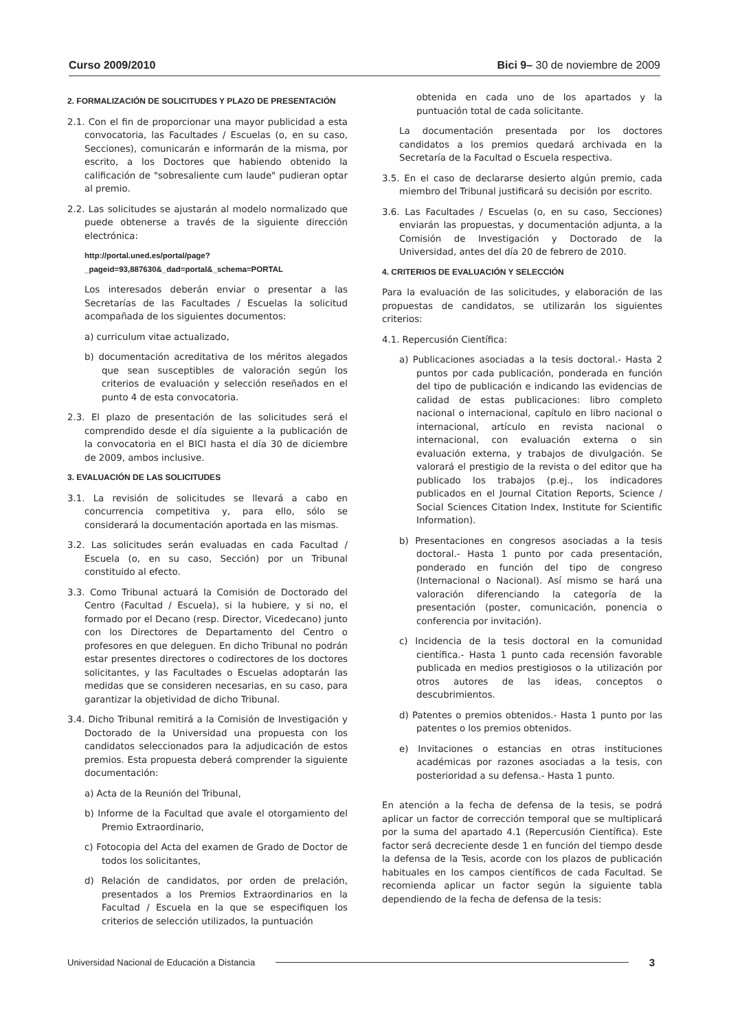Curso 2009/2010 Bici 9– 30 de noviembre de 2009
2. FORMALIZACIÓN DE SOLICITUDES Y PLAZO DE PRESENTACIÓN
2.1. Con el fin de proporcionar una mayor publicidad a esta convocatoria, las Facultades / Escuelas (o, en su caso, Secciones), comunicarán e informarán de la misma, por escrito, a los Doctores que habiendo obtenido la calificación de "sobresaliente cum laude" pudieran optar al premio.
2.2. Las solicitudes se ajustarán al modelo normalizado que puede obtenerse a través de la siguiente dirección electrónica:
http://portal.uned.es/portal/page?_pageid=93,887630&_dad=portal&_schema=PORTAL
Los interesados deberán enviar o presentar a las Secretarías de las Facultades / Escuelas la solicitud acompañada de los siguientes documentos:
a) curriculum vitae actualizado,
b) documentación acreditativa de los méritos alegados que sean susceptibles de valoración según los criterios de evaluación y selección reseñados en el punto 4 de esta convocatoria.
2.3. El plazo de presentación de las solicitudes será el comprendido desde el día siguiente a la publicación de la convocatoria en el BICI hasta el día 30 de diciembre de 2009, ambos inclusive.
3. EVALUACIÓN DE LAS SOLICITUDES
3.1. La revisión de solicitudes se llevará a cabo en concurrencia competitiva y, para ello, sólo se considerará la documentación aportada en las mismas.
3.2. Las solicitudes serán evaluadas en cada Facultad / Escuela (o, en su caso, Sección) por un Tribunal constituido al efecto.
3.3. Como Tribunal actuará la Comisión de Doctorado del Centro (Facultad / Escuela), si la hubiere, y si no, el formado por el Decano (resp. Director, Vicedecano) junto con los Directores de Departamento del Centro o profesores en que deleguen. En dicho Tribunal no podrán estar presentes directores o codirectores de los doctores solicitantes, y las Facultades o Escuelas adoptarán las medidas que se consideren necesarias, en su caso, para garantizar la objetividad de dicho Tribunal.
3.4. Dicho Tribunal remitirá a la Comisión de Investigación y Doctorado de la Universidad una propuesta con los candidatos seleccionados para la adjudicación de estos premios. Esta propuesta deberá comprender la siguiente documentación:
a) Acta de la Reunión del Tribunal,
b) Informe de la Facultad que avale el otorgamiento del Premio Extraordinario,
c) Fotocopia del Acta del examen de Grado de Doctor de todos los solicitantes,
d) Relación de candidatos, por orden de prelación, presentados a los Premios Extraordinarios en la Facultad / Escuela en la que se especifiquen los criterios de selección utilizados, la puntuación
obtenida en cada uno de los apartados y la puntuación total de cada solicitante.
La documentación presentada por los doctores candidatos a los premios quedará archivada en la Secretaría de la Facultad o Escuela respectiva.
3.5. En el caso de declararse desierto algún premio, cada miembro del Tribunal justificará su decisión por escrito.
3.6. Las Facultades / Escuelas (o, en su caso, Secciones) enviarán las propuestas, y documentación adjunta, a la Comisión de Investigación y Doctorado de la Universidad, antes del día 20 de febrero de 2010.
4. CRITERIOS DE EVALUACIÓN Y SELECCIÓN
Para la evaluación de las solicitudes, y elaboración de las propuestas de candidatos, se utilizarán los siguientes criterios:
4.1. Repercusión Científica:
a) Publicaciones asociadas a la tesis doctoral.- Hasta 2 puntos por cada publicación, ponderada en función del tipo de publicación e indicando las evidencias de calidad de estas publicaciones: libro completo nacional o internacional, capítulo en libro nacional o internacional, artículo en revista nacional o internacional, con evaluación externa o sin evaluación externa, y trabajos de divulgación. Se valorará el prestigio de la revista o del editor que ha publicado los trabajos (p.ej., los indicadores publicados en el Journal Citation Reports, Science / Social Sciences Citation Index, Institute for Scientific Information).
b) Presentaciones en congresos asociadas a la tesis doctoral.- Hasta 1 punto por cada presentación, ponderado en función del tipo de congreso (Internacional o Nacional). Así mismo se hará una valoración diferenciando la categoría de la presentación (poster, comunicación, ponencia o conferencia por invitación).
c) Incidencia de la tesis doctoral en la comunidad científica.- Hasta 1 punto cada recensión favorable publicada en medios prestigiosos o la utilización por otros autores de las ideas, conceptos o descubrimientos.
d) Patentes o premios obtenidos.- Hasta 1 punto por las patentes o los premios obtenidos.
e) Invitaciones o estancias en otras instituciones académicas por razones asociadas a la tesis, con posterioridad a su defensa.- Hasta 1 punto.
En atención a la fecha de defensa de la tesis, se podrá aplicar un factor de corrección temporal que se multiplicará por la suma del apartado 4.1 (Repercusión Científica). Este factor será decreciente desde 1 en función del tiempo desde la defensa de la Tesis, acorde con los plazos de publicación habituales en los campos científicos de cada Facultad. Se recomienda aplicar un factor según la siguiente tabla dependiendo de la fecha de defensa de la tesis:
Universidad Nacional de Educación a Distancia 3